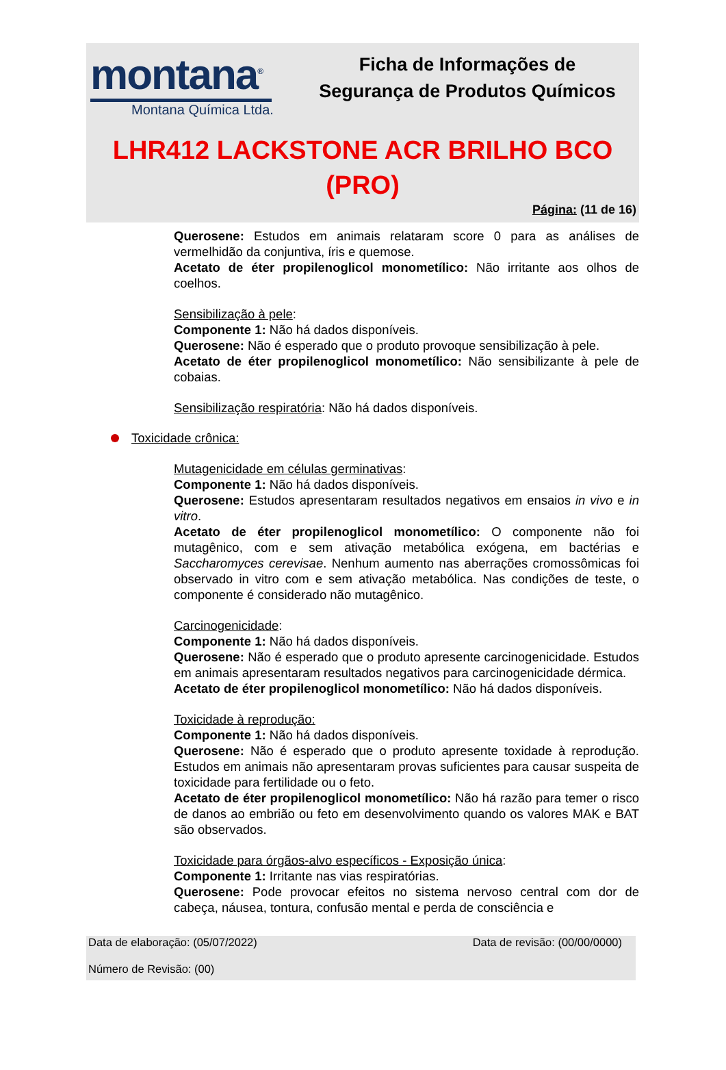montana<sup>®</sup>
Montana Química Ltda.
Ficha de Informações de
Segurança de Produtos Químicos
LHR412 LACKSTONE ACR BRILHO BCO
(PRO)
Página: (11 de 16)
Querosene: Estudos em animais relataram score 0 para as análises de vermelhidão da conjuntiva, íris e quemose.
Acetato de éter propilenoglicol monometílico: Não irritante aos olhos de coelhos.
Sensibilização à pele:
Componente 1: Não há dados disponíveis.
Querosene: Não é esperado que o produto provoque sensibilização à pele.
Acetato de éter propilenoglicol monometílico: Não sensibilizante à pele de cobaias.
Sensibilização respiratória: Não há dados disponíveis.
Toxicidade crônica:
Mutagenicidade em células germinativas:
Componente 1: Não há dados disponíveis.
Querosene: Estudos apresentaram resultados negativos em ensaios in vivo e in vitro.
Acetato de éter propilenoglicol monometílico: O componente não foi mutagênico, com e sem ativação metabólica exógena, em bactérias e Saccharomyces cerevisae. Nenhum aumento nas aberrações cromossômicas foi observado in vitro com e sem ativação metabólica. Nas condições de teste, o componente é considerado não mutagênico.
Carcinogenicidade:
Componente 1: Não há dados disponíveis.
Querosene: Não é esperado que o produto apresente carcinogenicidade. Estudos em animais apresentaram resultados negativos para carcinogenicidade dérmica.
Acetato de éter propilenoglicol monometílico: Não há dados disponíveis.
Toxicidade à reprodução:
Componente 1: Não há dados disponíveis.
Querosene: Não é esperado que o produto apresente toxidade à reprodução. Estudos em animais não apresentaram provas suficientes para causar suspeita de toxicidade para fertilidade ou o feto.
Acetato de éter propilenoglicol monometílico: Não há razão para temer o risco de danos ao embrião ou feto em desenvolvimento quando os valores MAK e BAT são observados.
Toxicidade para órgãos-alvo específicos - Exposição única:
Componente 1: Irritante nas vias respiratórias.
Querosene: Pode provocar efeitos no sistema nervoso central com dor de cabeça, náusea, tontura, confusão mental e perda de consciência e
Data de elaboração: (05/07/2022) Data de revisão: (00/00/0000)
Número de Revisão: (00)